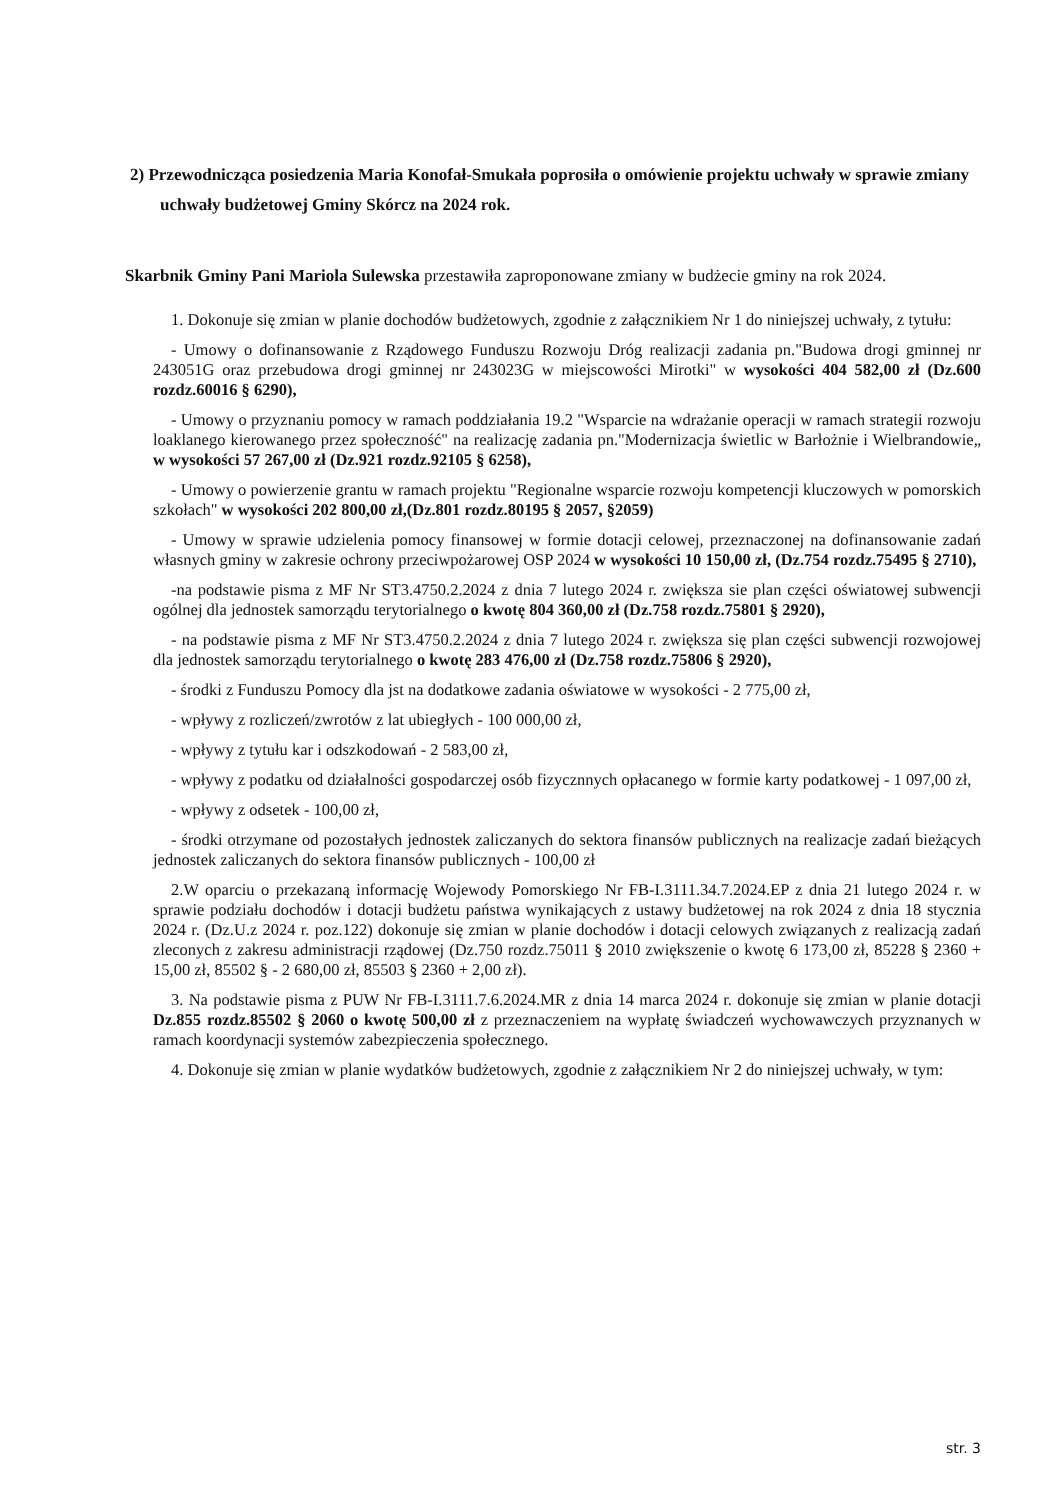2) Przewodnicząca posiedzenia Maria Konofał-Smukała poprosiła o omówienie projektu uchwały w sprawie zmiany uchwały budżetowej Gminy Skórcz na 2024 rok.
Skarbnik Gminy Pani Mariola Sulewska przestawiła zaproponowane zmiany w budżecie gminy na rok 2024.
1. Dokonuje się zmian w planie dochodów budżetowych, zgodnie z załącznikiem Nr 1 do niniejszej uchwały, z tytułu:
- Umowy o dofinansowanie z Rządowego Funduszu Rozwoju Dróg realizacji zadania pn."Budowa drogi gminnej nr 243051G oraz przebudowa drogi gminnej nr 243023G w miejscowości Mirotki" w wysokości 404 582,00 zł (Dz.600 rozdz.60016 § 6290),
- Umowy o przyznaniu pomocy w ramach poddziałania 19.2 "Wsparcie na wdrażanie operacji w ramach strategii rozwoju loaklanego kierowanego przez społeczność" na realizację zadania pn."Modernizacja świetlic w Barłożnie i Wielbrandowie„ w wysokości 57 267,00 zł (Dz.921 rozdz.92105 § 6258),
- Umowy o powierzenie grantu w ramach projektu "Regionalne wsparcie rozwoju kompetencji kluczowych w pomorskich szkołach" w wysokości 202 800,00 zł,(Dz.801 rozdz.80195 § 2057, §2059)
- Umowy w sprawie udzielenia pomocy finansowej w formie dotacji celowej, przeznaczonej na dofinansowanie zadań własnych gminy w zakresie ochrony przeciwpożarowej OSP 2024 w wysokości 10 150,00 zł, (Dz.754 rozdz.75495 § 2710),
-na podstawie pisma z MF Nr ST3.4750.2.2024 z dnia 7 lutego 2024 r. zwiększa sie plan części oświatowej subwencji ogólnej dla jednostek samorządu terytorialnego o kwotę 804 360,00 zł (Dz.758 rozdz.75801 § 2920),
- na podstawie pisma z MF Nr ST3.4750.2.2024 z dnia 7 lutego 2024 r. zwiększa się plan części subwencji rozwojowej dla jednostek samorządu terytorialnego o kwotę 283 476,00 zł (Dz.758 rozdz.75806 § 2920),
- środki z Funduszu Pomocy dla jst na dodatkowe zadania oświatowe w wysokości - 2 775,00 zł,
- wpływy z rozliczeń/zwrotów z lat ubiegłych - 100 000,00 zł,
- wpływy z tytułu kar i odszkodowań - 2 583,00 zł,
- wpływy z podatku od działalności gospodarczej osób fizycznnych opłacanego w formie karty podatkowej - 1 097,00 zł,
- wpływy z odsetek - 100,00 zł,
- środki otrzymane od pozostałych jednostek zaliczanych do sektora finansów publicznych na realizacje zadań bieżących jednostek zaliczanych do sektora finansów publicznych - 100,00 zł
2.W oparciu o przekazaną informację Wojewody Pomorskiego Nr FB-I.3111.34.7.2024.EP z dnia 21 lutego 2024 r. w sprawie podziału dochodów i dotacji budżetu państwa wynikających z ustawy budżetowej na rok 2024 z dnia 18 stycznia 2024 r. (Dz.U.z 2024 r. poz.122) dokonuje się zmian w planie dochodów i dotacji celowych związanych z realizacją zadań zleconych z zakresu administracji rządowej (Dz.750 rozdz.75011 § 2010 zwiększenie o kwotę 6 173,00 zł, 85228 § 2360 + 15,00 zł, 85502 § - 2 680,00 zł, 85503 § 2360 + 2,00 zł).
3. Na podstawie pisma z PUW Nr FB-I.3111.7.6.2024.MR z dnia 14 marca 2024 r. dokonuje się zmian w planie dotacji Dz.855 rozdz.85502 § 2060 o kwotę 500,00 zł z przeznaczeniem na wypłatę świadczeń wychowawczych przyznanych w ramach koordynacji systemów zabezpieczenia społecznego.
4. Dokonuje się zmian w planie wydatków budżetowych, zgodnie z załącznikiem Nr 2 do niniejszej uchwały, w tym:
str. 3